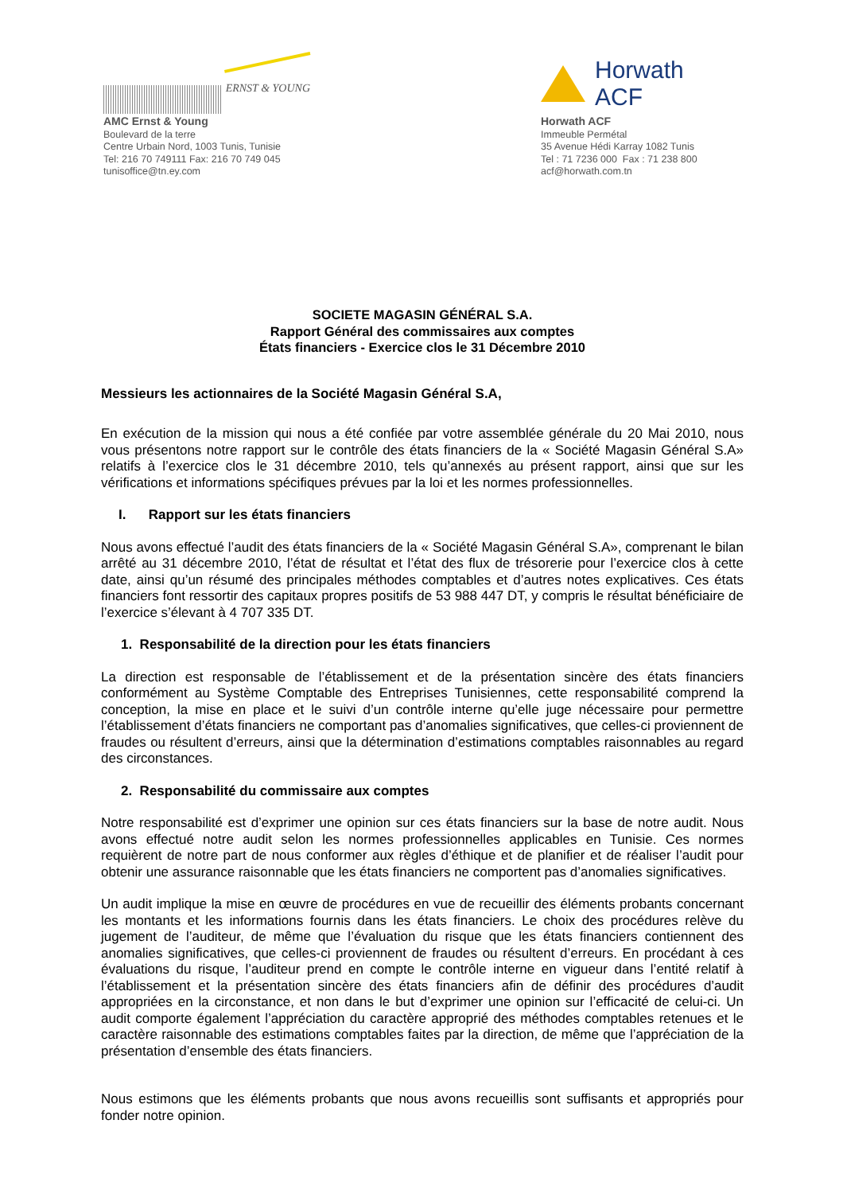ERNST & YOUNG
AMC Ernst & Young
Boulevard de la terre
Centre Urbain Nord, 1003 Tunis, Tunisie
Tel: 216 70 749111 Fax: 216 70 749 045
tunisoffice@tn.ey.com
Horwath ACF
Horwath ACF
Immeuble Permétal
35 Avenue Hédi Karray 1082 Tunis
Tel : 71 7236 000 Fax : 71 238 800
acf@horwath.com.tn
SOCIETE MAGASIN GÉNÉRAL S.A.
Rapport Général des commissaires aux comptes
États financiers - Exercice clos le 31 Décembre 2010
Messieurs les actionnaires de la Société Magasin Général S.A,
En exécution de la mission qui nous a été confiée par votre assemblée générale du 20 Mai 2010, nous vous présentons notre rapport sur le contrôle des états financiers de la « Société Magasin Général S.A» relatifs à l’exercice clos le 31 décembre 2010, tels qu’annexés au présent rapport, ainsi que sur les vérifications et informations spécifiques prévues par la loi et les normes professionnelles.
I. Rapport sur les états financiers
Nous avons effectué l’audit des états financiers de la « Société Magasin Général S.A», comprenant le bilan arrêté au 31 décembre 2010, l’état de résultat et l’état des flux de trésorerie pour l’exercice clos à cette date, ainsi qu’un résumé des principales méthodes comptables et d’autres notes explicatives. Ces états financiers font ressortir des capitaux propres positifs de 53 988 447 DT, y compris le résultat bénéficiaire de l’exercice s’élevant à 4 707 335 DT.
1. Responsabilité de la direction pour les états financiers
La direction est responsable de l’établissement et de la présentation sincère des états financiers conformément au Système Comptable des Entreprises Tunisiennes, cette responsabilité comprend la conception, la mise en place et le suivi d’un contrôle interne qu’elle juge nécessaire pour permettre l’établissement d’états financiers ne comportant pas d’anomalies significatives, que celles-ci proviennent de fraudes ou résultent d’erreurs, ainsi que la détermination d’estimations comptables raisonnables au regard des circonstances.
2. Responsabilité du commissaire aux comptes
Notre responsabilité est d’exprimer une opinion sur ces états financiers sur la base de notre audit. Nous avons effectué notre audit selon les normes professionnelles applicables en Tunisie. Ces normes requièrent de notre part de nous conformer aux règles d’éthique et de planifier et de réaliser l’audit pour obtenir une assurance raisonnable que les états financiers ne comportent pas d’anomalies significatives.
Un audit implique la mise en œuvre de procédures en vue de recueillir des éléments probants concernant les montants et les informations fournis dans les états financiers. Le choix des procédures relève du jugement de l’auditeur, de même que l’évaluation du risque que les états financiers contiennent des anomalies significatives, que celles-ci proviennent de fraudes ou résultent d’erreurs. En procédant à ces évaluations du risque, l’auditeur prend en compte le contrôle interne en vigueur dans l’entité relatif à l’établissement et la présentation sincère des états financiers afin de définir des procédures d’audit appropriées en la circonstance, et non dans le but d’exprimer une opinion sur l’efficacité de celui-ci. Un audit comporte également l’appréciation du caractère approprié des méthodes comptables retenues et le caractère raisonnable des estimations comptables faites par la direction, de même que l’appréciation de la présentation d’ensemble des états financiers.
Nous estimons que les éléments probants que nous avons recueillis sont suffisants et appropriés pour fonder notre opinion.